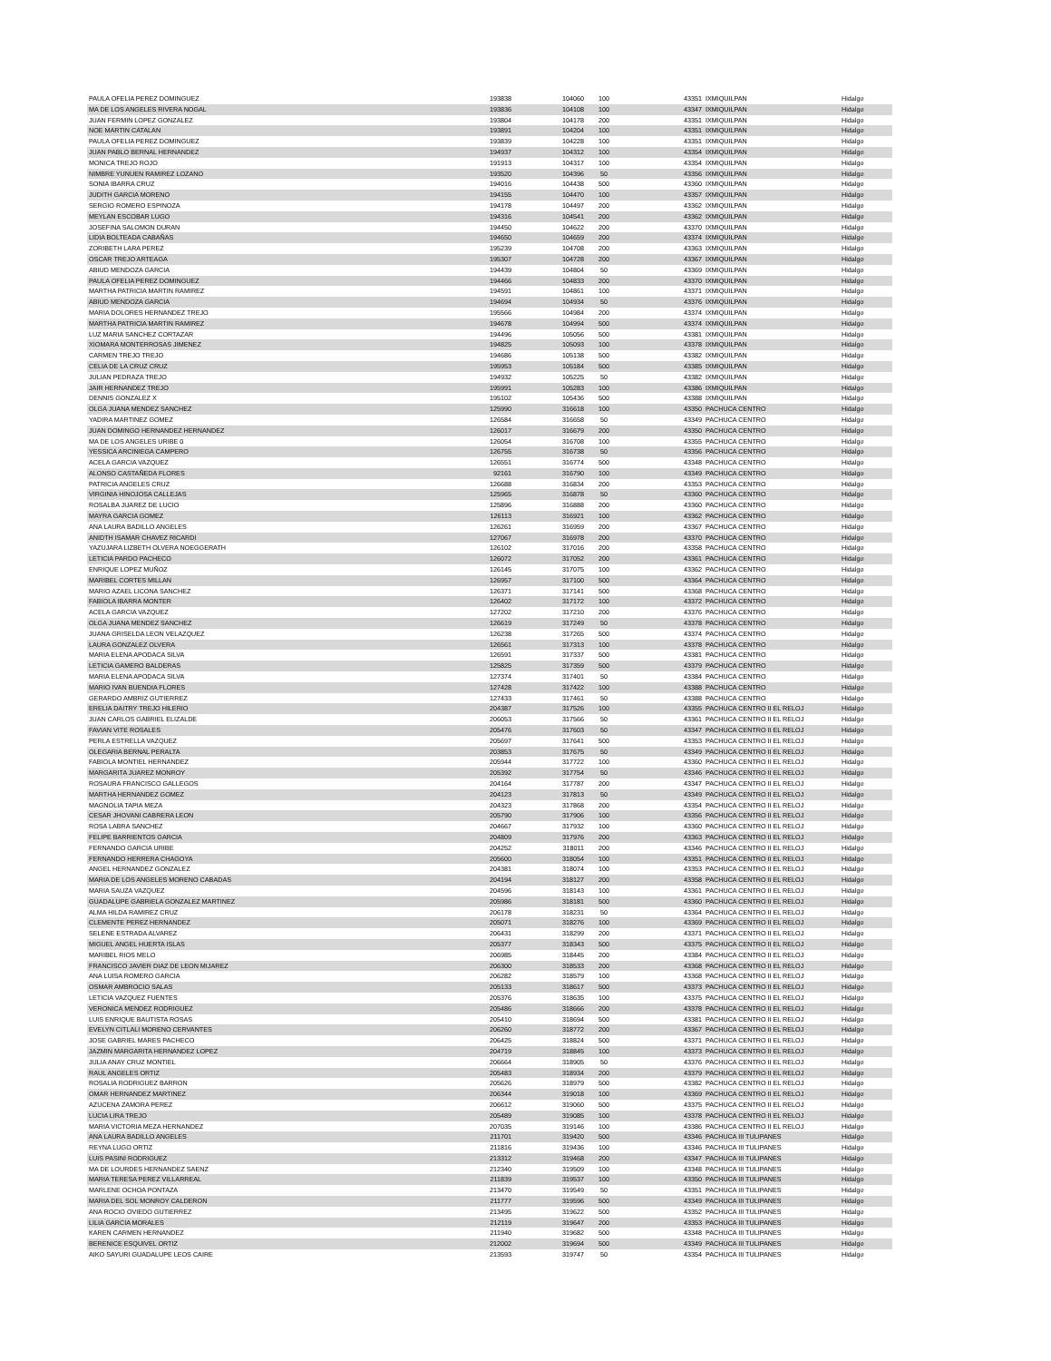| PAULA OFELIA PEREZ DOMINGUEZ | 193838 | 104060 | 100 | 43351 | IXMIQUILPAN | Hidalgo |
| MA DE LOS ANGELES RIVERA NOGAL | 193836 | 104108 | 100 | 43347 | IXMIQUILPAN | Hidalgo |
| JUAN FERMIN LOPEZ GONZALEZ | 193804 | 104178 | 200 | 43351 | IXMIQUILPAN | Hidalgo |
| NOE MARTIN CATALAN | 193891 | 104204 | 100 | 43351 | IXMIQUILPAN | Hidalgo |
| PAULA OFELIA PEREZ DOMINGUEZ | 193839 | 104228 | 100 | 43351 | IXMIQUILPAN | Hidalgo |
| JUAN PABLO BERNAL HERNANDEZ | 194937 | 104312 | 100 | 43354 | IXMIQUILPAN | Hidalgo |
| MONICA TREJO ROJO | 191913 | 104317 | 100 | 43354 | IXMIQUILPAN | Hidalgo |
| NIMBRE YUNUEN RAMIREZ LOZANO | 193520 | 104396 | 50 | 43356 | IXMIQUILPAN | Hidalgo |
| SONIA IBARRA CRUZ | 194016 | 104438 | 500 | 43360 | IXMIQUILPAN | Hidalgo |
| JUDITH GARCIA MORENO | 194155 | 104470 | 100 | 43357 | IXMIQUILPAN | Hidalgo |
| SERGIO ROMERO ESPINOZA | 194178 | 104497 | 200 | 43362 | IXMIQUILPAN | Hidalgo |
| MEYLAN ESCOBAR LUGO | 194316 | 104541 | 200 | 43362 | IXMIQUILPAN | Hidalgo |
| JOSEFINA SALOMON DURAN | 194450 | 104622 | 200 | 43370 | IXMIQUILPAN | Hidalgo |
| LIDIA BOLTEADA CABAÑAS | 194650 | 104659 | 200 | 43374 | IXMIQUILPAN | Hidalgo |
| ZORIBETH LARA PEREZ | 195239 | 104708 | 200 | 43363 | IXMIQUILPAN | Hidalgo |
| OSCAR TREJO ARTEAGA | 195307 | 104728 | 200 | 43367 | IXMIQUILPAN | Hidalgo |
| ABIUD MENDOZA GARCIA | 194439 | 104804 | 50 | 43369 | IXMIQUILPAN | Hidalgo |
| PAULA OFELIA PEREZ DOMINGUEZ | 194466 | 104833 | 200 | 43370 | IXMIQUILPAN | Hidalgo |
| MARTHA PATRICIA MARTIN RAMIREZ | 194591 | 104861 | 100 | 43371 | IXMIQUILPAN | Hidalgo |
| ABIUD MENDOZA GARCIA | 194694 | 104934 | 50 | 43376 | IXMIQUILPAN | Hidalgo |
| MARIA DOLORES HERNANDEZ TREJO | 195566 | 104984 | 200 | 43374 | IXMIQUILPAN | Hidalgo |
| MARTHA PATRICIA MARTIN RAMIREZ | 194678 | 104994 | 500 | 43374 | IXMIQUILPAN | Hidalgo |
| LUZ MARIA SANCHEZ CORTAZAR | 194496 | 105056 | 500 | 43381 | IXMIQUILPAN | Hidalgo |
| XIOMARA MONTERROSAS JIMENEZ | 194825 | 105093 | 100 | 43378 | IXMIQUILPAN | Hidalgo |
| CARMEN TREJO TREJO | 194686 | 105138 | 500 | 43382 | IXMIQUILPAN | Hidalgo |
| CELIA DE LA CRUZ CRUZ | 195953 | 105184 | 500 | 43385 | IXMIQUILPAN | Hidalgo |
| JULIAN PEDRAZA TREJO | 194932 | 105225 | 50 | 43382 | IXMIQUILPAN | Hidalgo |
| JAIR HERNANDEZ TREJO | 195991 | 105283 | 100 | 43386 | IXMIQUILPAN | Hidalgo |
| DENNIS GONZALEZ X | 195102 | 105436 | 500 | 43388 | IXMIQUILPAN | Hidalgo |
| OLGA JUANA MENDEZ SANCHEZ | 125990 | 316618 | 100 | 43350 | PACHUCA CENTRO | Hidalgo |
| YADIRA MARTINEZ GOMEZ | 126584 | 316658 | 50 | 43349 | PACHUCA CENTRO | Hidalgo |
| JUAN DOMINGO HERNANDEZ HERNANDEZ | 126017 | 316679 | 200 | 43350 | PACHUCA CENTRO | Hidalgo |
| MA DE LOS ANGELES URIBE 0 | 126054 | 316708 | 100 | 43355 | PACHUCA CENTRO | Hidalgo |
| YESSICA ARCINIEGA CAMPERO | 126755 | 316738 | 50 | 43356 | PACHUCA CENTRO | Hidalgo |
| ACELA GARCIA VAZQUEZ | 126551 | 316774 | 500 | 43348 | PACHUCA CENTRO | Hidalgo |
| ALONSO CASTAÑEDA FLORES | 92161 | 316790 | 100 | 43349 | PACHUCA CENTRO | Hidalgo |
| PATRICIA ANGELES CRUZ | 126688 | 316834 | 200 | 43353 | PACHUCA CENTRO | Hidalgo |
| VIRGINIA HINOJOSA CALLEJAS | 125965 | 316878 | 50 | 43360 | PACHUCA CENTRO | Hidalgo |
| ROSALBA JUAREZ DE LUCIO | 125896 | 316888 | 200 | 43360 | PACHUCA CENTRO | Hidalgo |
| MAYRA GARCIA GOMEZ | 126113 | 316921 | 100 | 43362 | PACHUCA CENTRO | Hidalgo |
| ANA LAURA BADILLO ANGELES | 126261 | 316959 | 200 | 43367 | PACHUCA CENTRO | Hidalgo |
| ANIDTH ISAMAR CHAVEZ RICARDI | 127067 | 316978 | 200 | 43370 | PACHUCA CENTRO | Hidalgo |
| YAZUJARA LIZBETH OLVERA NOEGGERATH | 126102 | 317016 | 200 | 43358 | PACHUCA CENTRO | Hidalgo |
| LETICIA PARDO PACHECO | 126072 | 317052 | 200 | 43361 | PACHUCA CENTRO | Hidalgo |
| ENRIQUE LOPEZ MUÑOZ | 126145 | 317075 | 100 | 43362 | PACHUCA CENTRO | Hidalgo |
| MARIBEL CORTES MILLAN | 126957 | 317100 | 500 | 43364 | PACHUCA CENTRO | Hidalgo |
| MARIO AZAEL LICONA SANCHEZ | 126371 | 317141 | 500 | 43368 | PACHUCA CENTRO | Hidalgo |
| FABIOLA IBARRA MONTER | 126402 | 317172 | 100 | 43372 | PACHUCA CENTRO | Hidalgo |
| ACELA GARCIA VAZQUEZ | 127202 | 317210 | 200 | 43376 | PACHUCA CENTRO | Hidalgo |
| OLGA JUANA MENDEZ SANCHEZ | 126619 | 317249 | 50 | 43378 | PACHUCA CENTRO | Hidalgo |
| JUANA GRISELDA LEON VELAZQUEZ | 126238 | 317265 | 500 | 43374 | PACHUCA CENTRO | Hidalgo |
| LAURA GONZALEZ OLVERA | 126561 | 317313 | 100 | 43378 | PACHUCA CENTRO | Hidalgo |
| MARIA ELENA APODACA SILVA | 126591 | 317337 | 500 | 43381 | PACHUCA CENTRO | Hidalgo |
| LETICIA GAMERO BALDERAS | 125825 | 317359 | 500 | 43379 | PACHUCA CENTRO | Hidalgo |
| MARIA ELENA APODACA SILVA | 127374 | 317401 | 50 | 43384 | PACHUCA CENTRO | Hidalgo |
| MARIO IVAN BUENDIA FLORES | 127428 | 317422 | 100 | 43388 | PACHUCA CENTRO | Hidalgo |
| GERARDO AMBRIZ GUTIERREZ | 127433 | 317461 | 50 | 43388 | PACHUCA CENTRO | Hidalgo |
| ERELIA DAITRY TREJO HILERIO | 204387 | 317526 | 100 | 43355 | PACHUCA CENTRO II EL RELOJ | Hidalgo |
| JUAN CARLOS GABRIEL ELIZALDE | 206053 | 317566 | 50 | 43361 | PACHUCA CENTRO II EL RELOJ | Hidalgo |
| FAVIAN VITE ROSALES | 205476 | 317603 | 50 | 43347 | PACHUCA CENTRO II EL RELOJ | Hidalgo |
| PERLA ESTRELLA VAZQUEZ | 205697 | 317641 | 500 | 43353 | PACHUCA CENTRO II EL RELOJ | Hidalgo |
| OLEGARIA BERNAL PERALTA | 203853 | 317675 | 50 | 43349 | PACHUCA CENTRO II EL RELOJ | Hidalgo |
| FABIOLA MONTIEL HERNANDEZ | 205944 | 317722 | 100 | 43360 | PACHUCA CENTRO II EL RELOJ | Hidalgo |
| MARGARITA JUAREZ MONROY | 205392 | 317754 | 50 | 43346 | PACHUCA CENTRO II EL RELOJ | Hidalgo |
| ROSAURA FRANCISCO GALLEGOS | 204164 | 317787 | 200 | 43347 | PACHUCA CENTRO II EL RELOJ | Hidalgo |
| MARTHA HERNANDEZ GOMEZ | 204123 | 317813 | 50 | 43349 | PACHUCA CENTRO II EL RELOJ | Hidalgo |
| MAGNOLIA TAPIA MEZA | 204323 | 317868 | 200 | 43354 | PACHUCA CENTRO II EL RELOJ | Hidalgo |
| CESAR JHOVANI CABRERA LEON | 205790 | 317906 | 100 | 43356 | PACHUCA CENTRO II EL RELOJ | Hidalgo |
| ROSA LABRA SANCHEZ | 204667 | 317932 | 100 | 43360 | PACHUCA CENTRO II EL RELOJ | Hidalgo |
| FELIPE BARRIENTOS GARCIA | 204809 | 317976 | 200 | 43363 | PACHUCA CENTRO II EL RELOJ | Hidalgo |
| FERNANDO GARCIA URIBE | 204252 | 318011 | 200 | 43346 | PACHUCA CENTRO II EL RELOJ | Hidalgo |
| FERNANDO HERRERA CHAGOYA | 205600 | 318054 | 100 | 43351 | PACHUCA CENTRO II EL RELOJ | Hidalgo |
| ANGEL HERNANDEZ GONZALEZ | 204381 | 318074 | 100 | 43353 | PACHUCA CENTRO II EL RELOJ | Hidalgo |
| MARIA DE LOS ANGELES MORENO CABADAS | 204194 | 318127 | 200 | 43358 | PACHUCA CENTRO II EL RELOJ | Hidalgo |
| MARIA SAUZA VAZQUEZ | 204596 | 318143 | 100 | 43361 | PACHUCA CENTRO II EL RELOJ | Hidalgo |
| GUADALUPE GABRIELA GONZALEZ MARTINEZ | 205986 | 318181 | 500 | 43360 | PACHUCA CENTRO II EL RELOJ | Hidalgo |
| ALMA HILDA RAMIREZ CRUZ | 206178 | 318231 | 50 | 43364 | PACHUCA CENTRO II EL RELOJ | Hidalgo |
| CLEMENTE PEREZ HERNANDEZ | 205071 | 318276 | 100 | 43369 | PACHUCA CENTRO II EL RELOJ | Hidalgo |
| SELENE ESTRADA ALVAREZ | 206431 | 318299 | 200 | 43371 | PACHUCA CENTRO II EL RELOJ | Hidalgo |
| MIGUEL ANGEL HUERTA ISLAS | 205377 | 318343 | 500 | 43375 | PACHUCA CENTRO II EL RELOJ | Hidalgo |
| MARIBEL RIOS MELO | 206985 | 318445 | 200 | 43384 | PACHUCA CENTRO II EL RELOJ | Hidalgo |
| FRANCISCO JAVIER DIAZ DE LEON MIJAREZ | 206300 | 318533 | 200 | 43368 | PACHUCA CENTRO II EL RELOJ | Hidalgo |
| ANA LUISA ROMERO GARCIA | 206282 | 318579 | 100 | 43368 | PACHUCA CENTRO II EL RELOJ | Hidalgo |
| OSMAR AMBROCIO SALAS | 205133 | 318617 | 500 | 43373 | PACHUCA CENTRO II EL RELOJ | Hidalgo |
| LETICIA VAZQUEZ FUENTES | 205376 | 318635 | 100 | 43375 | PACHUCA CENTRO II EL RELOJ | Hidalgo |
| VERONICA MENDEZ RODRIGUEZ | 205486 | 318666 | 200 | 43378 | PACHUCA CENTRO II EL RELOJ | Hidalgo |
| LUIS ENRIQUE BAUTISTA ROSAS | 205410 | 318694 | 500 | 43381 | PACHUCA CENTRO II EL RELOJ | Hidalgo |
| EVELYN CITLALI MORENO CERVANTES | 206260 | 318772 | 200 | 43367 | PACHUCA CENTRO II EL RELOJ | Hidalgo |
| JOSE GABRIEL MARES PACHECO | 206425 | 318824 | 500 | 43371 | PACHUCA CENTRO II EL RELOJ | Hidalgo |
| JAZMIN MARGARITA HERNANDEZ LOPEZ | 204719 | 318845 | 100 | 43373 | PACHUCA CENTRO II EL RELOJ | Hidalgo |
| JULIA ANAY CRUZ MONTIEL | 206664 | 318905 | 50 | 43376 | PACHUCA CENTRO II EL RELOJ | Hidalgo |
| RAUL ANGELES ORTIZ | 205483 | 318934 | 200 | 43379 | PACHUCA CENTRO II EL RELOJ | Hidalgo |
| ROSALIA RODRIGUEZ BARRON | 205626 | 318979 | 500 | 43382 | PACHUCA CENTRO II EL RELOJ | Hidalgo |
| OMAR HERNANDEZ MARTINEZ | 206344 | 319018 | 100 | 43369 | PACHUCA CENTRO II EL RELOJ | Hidalgo |
| AZUCENA ZAMORA PEREZ | 206612 | 319060 | 500 | 43375 | PACHUCA CENTRO II EL RELOJ | Hidalgo |
| LUCIA LIRA TREJO | 205489 | 319085 | 100 | 43378 | PACHUCA CENTRO II EL RELOJ | Hidalgo |
| MARIA VICTORIA MEZA HERNANDEZ | 207035 | 319146 | 100 | 43386 | PACHUCA CENTRO II EL RELOJ | Hidalgo |
| ANA LAURA BADILLO ANGELES | 211701 | 319420 | 500 | 43346 | PACHUCA III TULIPANES | Hidalgo |
| REYNA LUGO ORTIZ | 211816 | 319436 | 100 | 43346 | PACHUCA III TULIPANES | Hidalgo |
| LUIS PASINI RODRIGUEZ | 213312 | 319468 | 200 | 43347 | PACHUCA III TULIPANES | Hidalgo |
| MA DE LOURDES HERNANDEZ SAENZ | 212340 | 319509 | 100 | 43348 | PACHUCA III TULIPANES | Hidalgo |
| MARIA TERESA PEREZ VILLARREAL | 211839 | 319537 | 100 | 43350 | PACHUCA III TULIPANES | Hidalgo |
| MARLENE OCHOA PONTAZA | 213470 | 319549 | 50 | 43351 | PACHUCA III TULIPANES | Hidalgo |
| MARIA DEL SOL MONROY CALDERON | 211777 | 319596 | 500 | 43349 | PACHUCA III TULIPANES | Hidalgo |
| ANA ROCIO OVIEDO GUTIERREZ | 213495 | 319622 | 500 | 43352 | PACHUCA III TULIPANES | Hidalgo |
| LILIA GARCIA MORALES | 212119 | 319647 | 200 | 43353 | PACHUCA III TULIPANES | Hidalgo |
| KAREN CARMEN HERNANDEZ | 211940 | 319682 | 500 | 43348 | PACHUCA III TULIPANES | Hidalgo |
| BERENICE ESQUIVEL ORTIZ | 212002 | 319694 | 500 | 43349 | PACHUCA III TULIPANES | Hidalgo |
| AIKO SAYURI GUADALUPE LEOS CAIRE | 213593 | 319747 | 50 | 43354 | PACHUCA III TULIPANES | Hidalgo |